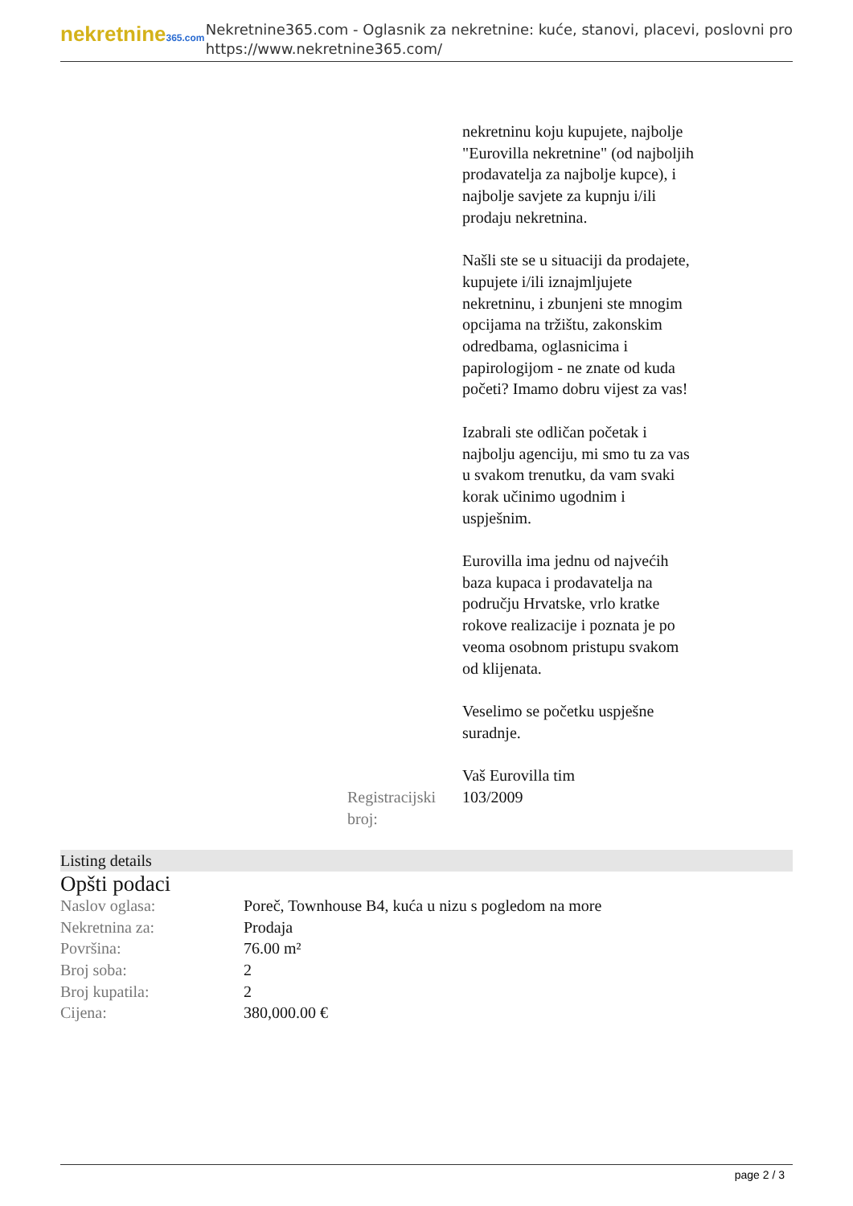nekretnine365.com
Nekretnine365.com - Oglasnik za nekretnine: kuće, stanovi, placevi, poslovni pro
https://www.nekretnine365.com/
nekretninu koju kupujete, najbolje "Eurovilla nekretnine" (od najboljih prodavatelja za najbolje kupce), i najbolje savjete za kupnju i/ili prodaju nekretnina.
Našli ste se u situaciji da prodajete, kupujete i/ili iznajmljujete nekretninu, i zbunjeni ste mnogim opcijama na tržištu, zakonskim odredbama, oglasnicima i papirologijom - ne znate od kuda početi? Imamo dobru vijest za vas!
Izabrali ste odličan početak i najbolju agenciju, mi smo tu za vas u svakom trenutku, da vam svaki korak učinimo ugodnim i uspješnim.
Eurovilla ima jednu od najvećih baza kupaca i prodavatelja na području Hrvatske, vrlo kratke rokove realizacije i poznata je po veoma osobnom pristupu svakom od klijenata.
Veselimo se početku uspješne suradnje.
Vaš Eurovilla tim
Registracijski broj:
103/2009
Listing details
Opšti podaci
| Naslov oglasa: | Poreč, Townhouse B4, kuća u nizu s pogledom na more |
| Nekretnina za: | Prodaja |
| Površina: | 76.00 m² |
| Broj soba: | 2 |
| Broj kupatila: | 2 |
| Cijena: | 380,000.00 € |
page 2 / 3